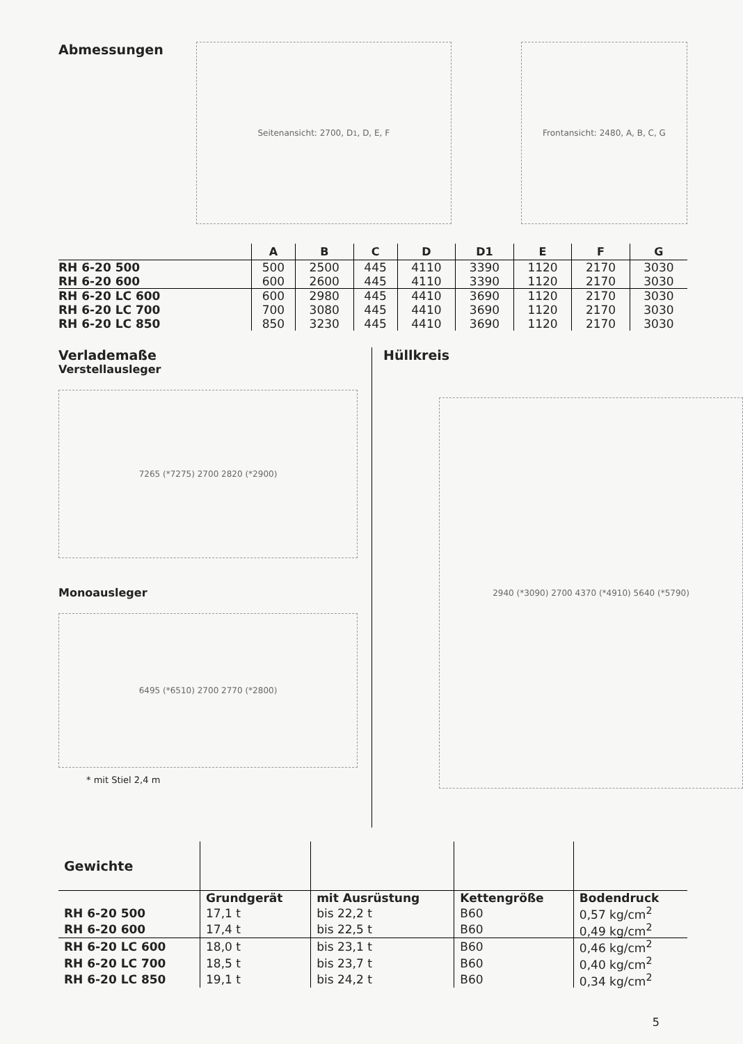Abmessungen
Seitenansicht: 2700, D<sup>1</sup>, D, E, F Frontansicht: 2480, A, B, C, G
| | A | B | C | D | D1 | E | F | G |
| --- | --- | --- | --- | --- | --- | --- | --- | --- |
| RH 6-20 500 | 500 | 2500 | 445 | 4110 | 3390 | 1120 | 2170 | 3030 |
| RH 6-20 600 | 600 | 2600 | 445 | 4110 | 3390 | 1120 | 2170 | 3030 |
| RH 6-20 LC 600 | 600 | 2980 | 445 | 4410 | 3690 | 1120 | 2170 | 3030 |
| RH 6-20 LC 700 | 700 | 3080 | 445 | 4410 | 3690 | 1120 | 2170 | 3030 |
| RH 6-20 LC 850 | 850 | 3230 | 445 | 4410 | 3690 | 1120 | 2170 | 3030 |
Verlademaße
Verstellausleger
7265 (*7275) 2700 2820 (*2900)
Monoausleger
6495 (*6510) 2700 2770 (*2800)
* mit Stiel 2,4 m
Hüllkreis
2940 (*3090) 2700 4370 (*4910) 5640 (*5790)
| Gewichte | | | | |
| --- | --- | --- | --- | --- |
| | Grundgerät | mit Ausrüstung | Kettengröße | Bodendruck |
| RH 6-20 500 | 17,1 t | bis 22,2 t | B60 | 0,57 kg/cm<sup>2</sup> |
| RH 6-20 600 | 17,4 t | bis 22,5 t | B60 | 0,49 kg/cm<sup>2</sup> |
| RH 6-20 LC 600 | 18,0 t | bis 23,1 t | B60 | 0,46 kg/cm<sup>2</sup> |
| RH 6-20 LC 700 | 18,5 t | bis 23,7 t | B60 | 0,40 kg/cm<sup>2</sup> |
| RH 6-20 LC 850 | 19,1 t | bis 24,2 t | B60 | 0,34 kg/cm<sup>2</sup> |
5